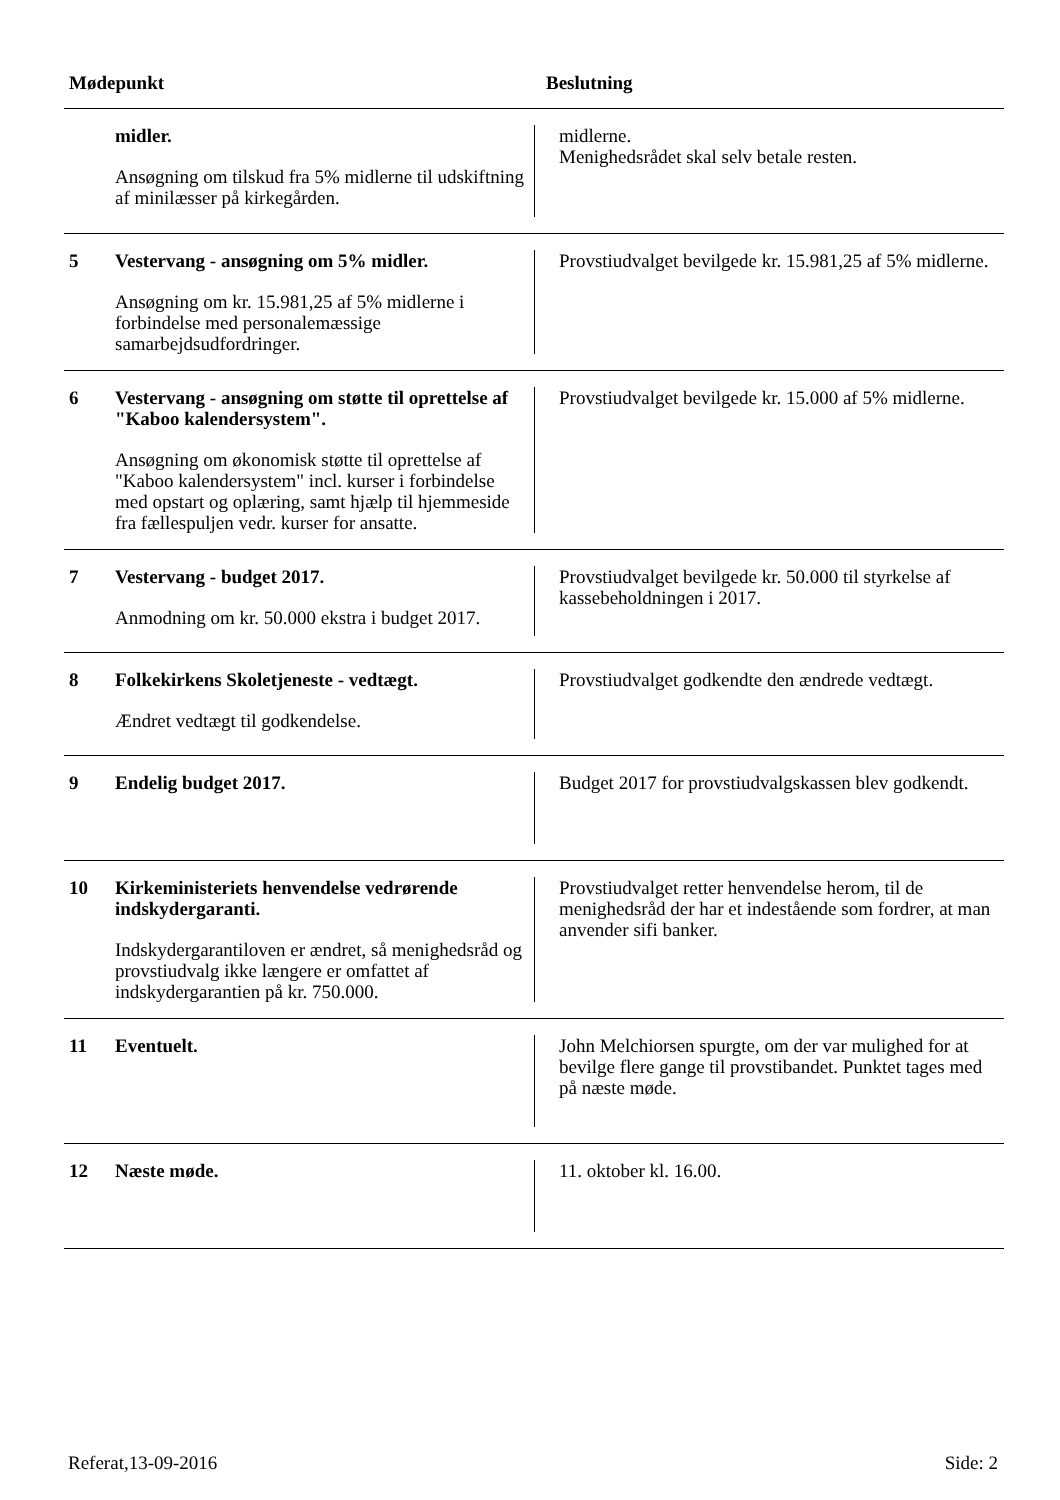| Mødepunkt | | Beslutning |
| --- | --- | --- |
| | midler. Ansøgning om tilskud fra 5% midlerne til udskiftning af minilæsser på kirkegården. | midlerne. Menighedsrådet skal selv betale resten. |
| 5 | Vestervang - ansøgning om 5% midler. Ansøgning om kr. 15.981,25 af 5% midlerne i forbindelse med personalemæssige samarbejdsudfordringer. | Provstiudvalget bevilgede kr. 15.981,25 af 5% midlerne. |
| 6 | Vestervang - ansøgning om støtte til oprettelse af "Kaboo kalendersystem". Ansøgning om økonomisk støtte til oprettelse af "Kaboo kalendersystem" incl. kurser i forbindelse med opstart og oplæring, samt hjælp til hjemmeside fra fællespuljen vedr. kurser for ansatte. | Provstiudvalget bevilgede kr. 15.000 af 5% midlerne. |
| 7 | Vestervang - budget 2017. Anmodning om kr. 50.000 ekstra i budget 2017. | Provstiudvalget bevilgede kr. 50.000 til styrkelse af kassebeholdningen i 2017. |
| 8 | Folkekirkens Skoletjeneste - vedtægt. Ændret vedtægt til godkendelse. | Provstiudvalget godkendte den ændrede vedtægt. |
| 9 | Endelig budget 2017. | Budget 2017 for provstiudvalgskassen blev godkendt. |
| 10 | Kirkeministeriets henvendelse vedrørende indskydergaranti. Indskydergarantiloven er ændret, så menighedsråd og provstiudvalg ikke længere er omfattet af indskydergarantien på kr. 750.000. | Provstiudvalget retter henvendelse herom, til de menighedsråd der har et indestående som fordrer, at man anvender sifi banker. |
| 11 | Eventuelt. | John Melchiorsen spurgte, om der var mulighed for at bevilge flere gange til provstibandet. Punktet tages med på næste møde. |
| 12 | Næste møde. | 11. oktober kl. 16.00. |
Referat,13-09-2016 Side: 2